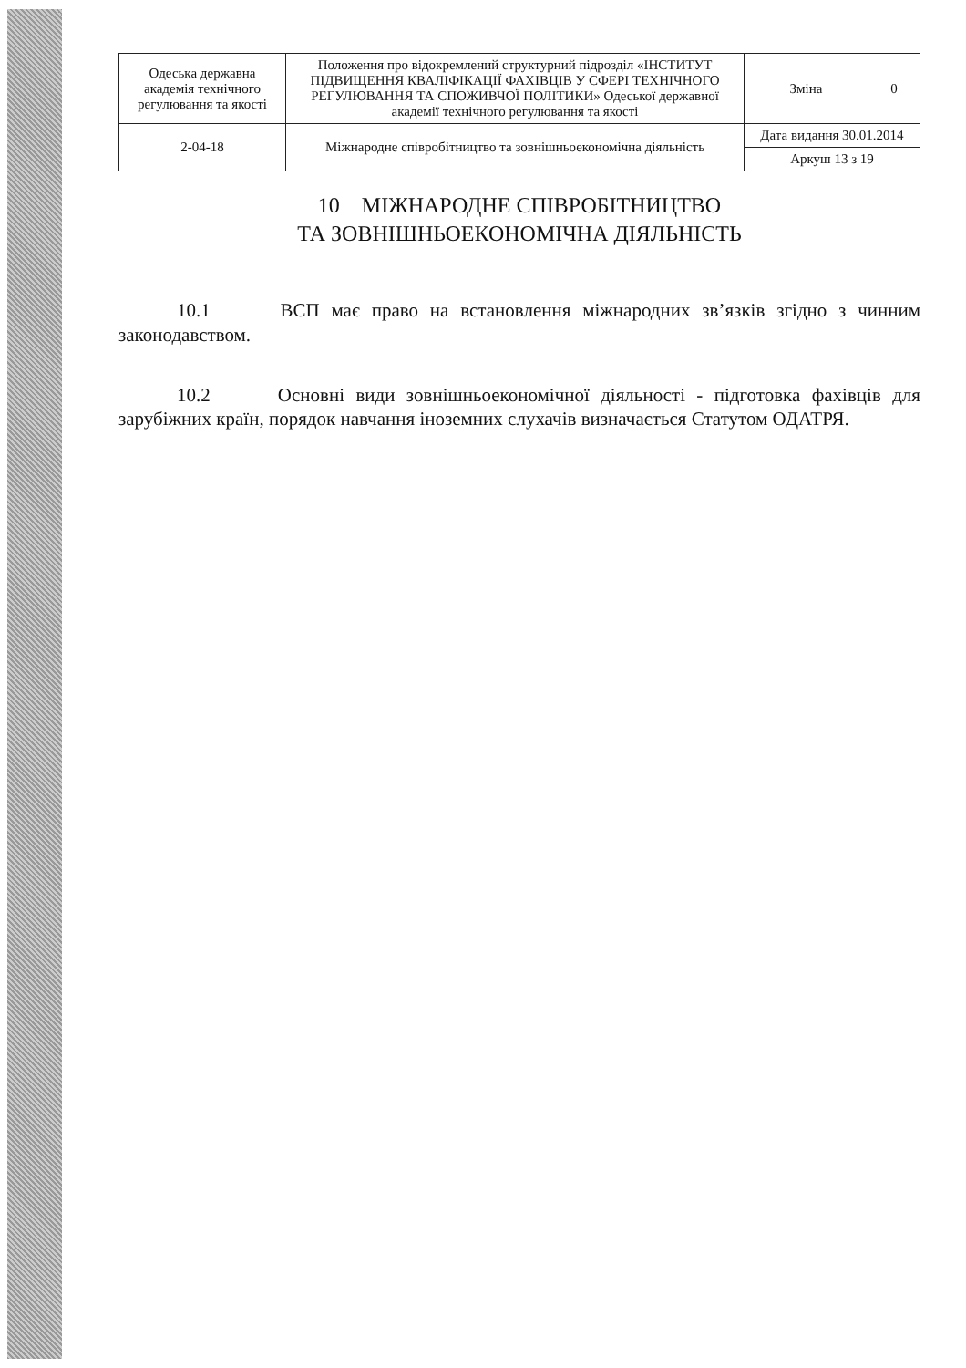| Одеська державна академія технічного регулювання та якості | Положення про відокремлений структурний підрозділ «ІНСТИТУТ ПІДВИЩЕННЯ КВАЛІФІКАЦІЇ ФАХІВЦІВ У СФЕРІ ТЕХНІЧНОГО РЕГУЛЮВАННЯ ТА СПОЖИВЧОЇ ПОЛІТИКИ» Одеської державної академії технічного регулювання та якості | Зміна | 0 |
| 2-04-18 | Міжнародне співробітництво та зовнішньоекономічна діяльність | Дата видання 30.01.2014 | |
| | | Аркуш 13 з 19 | |
10 МІЖНАРОДНЕ СПІВРОБІТНИЦТВО
ТА ЗОВНІШНЬОЕКОНОМІЧНА ДІЯЛЬНІСТЬ
10.1 ВСП має право на встановлення міжнародних зв’язків згідно з чинним законодавством.
10.2 Основні види зовнішньоекономічної діяльності - підготовка фахівців для зарубіжних країн, порядок навчання іноземних слухачів визначається Статутом ОДАТРЯ.